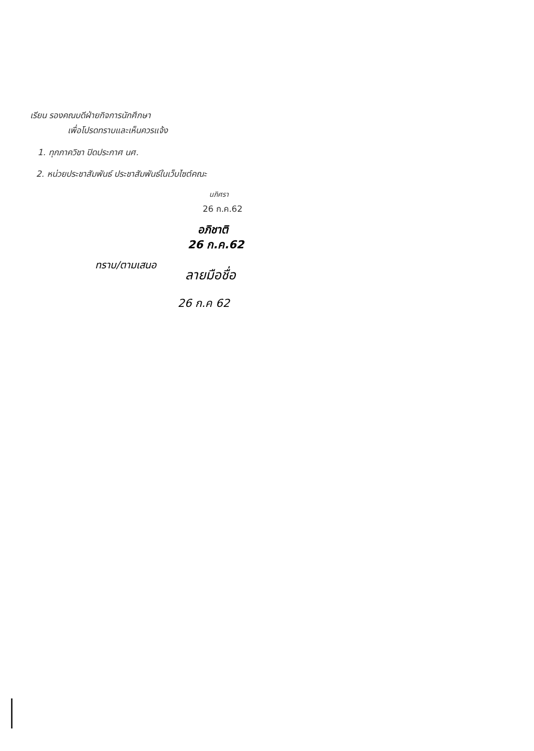เรียน รองคณบดีฝ่ายกิจการนักศึกษา
เพื่อโปรดทราบและเห็นควรแจ้ง
1. ทุกภาควิชา ปิดประกาศ นศ.
2. หน่วยประชาสัมพันธ์ ประชาสัมพันธ์ในเว็บไซต์คณะ
นภิศรา
26 ก.ค.62
อภิชาติ
26 ก.ค.62
ทราบ/ตามเสนอ
ลายมือชื่อ
26 ก.ค 62